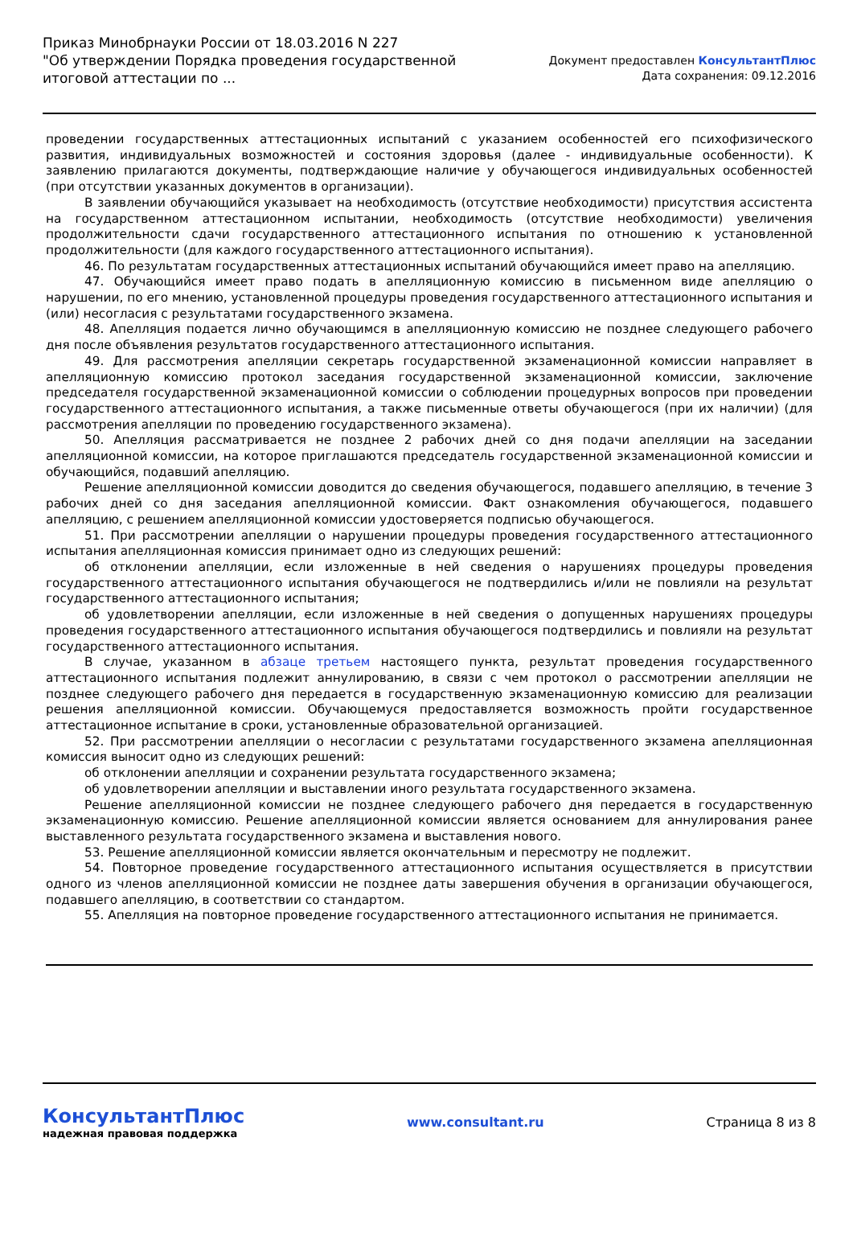Приказ Минобрнауки России от 18.03.2016 N 227
"Об утверждении Порядка проведения государственной итоговой аттестации по ...
Документ предоставлен КонсультантПлюс
Дата сохранения: 09.12.2016
проведении государственных аттестационных испытаний с указанием особенностей его психофизического развития, индивидуальных возможностей и состояния здоровья (далее - индивидуальные особенности). К заявлению прилагаются документы, подтверждающие наличие у обучающегося индивидуальных особенностей (при отсутствии указанных документов в организации).
В заявлении обучающийся указывает на необходимость (отсутствие необходимости) присутствия ассистента на государственном аттестационном испытании, необходимость (отсутствие необходимости) увеличения продолжительности сдачи государственного аттестационного испытания по отношению к установленной продолжительности (для каждого государственного аттестационного испытания).
46. По результатам государственных аттестационных испытаний обучающийся имеет право на апелляцию.
47. Обучающийся имеет право подать в апелляционную комиссию в письменном виде апелляцию о нарушении, по его мнению, установленной процедуры проведения государственного аттестационного испытания и (или) несогласия с результатами государственного экзамена.
48. Апелляция подается лично обучающимся в апелляционную комиссию не позднее следующего рабочего дня после объявления результатов государственного аттестационного испытания.
49. Для рассмотрения апелляции секретарь государственной экзаменационной комиссии направляет в апелляционную комиссию протокол заседания государственной экзаменационной комиссии, заключение председателя государственной экзаменационной комиссии о соблюдении процедурных вопросов при проведении государственного аттестационного испытания, а также письменные ответы обучающегося (при их наличии) (для рассмотрения апелляции по проведению государственного экзамена).
50. Апелляция рассматривается не позднее 2 рабочих дней со дня подачи апелляции на заседании апелляционной комиссии, на которое приглашаются председатель государственной экзаменационной комиссии и обучающийся, подавший апелляцию.
Решение апелляционной комиссии доводится до сведения обучающегося, подавшего апелляцию, в течение 3 рабочих дней со дня заседания апелляционной комиссии. Факт ознакомления обучающегося, подавшего апелляцию, с решением апелляционной комиссии удостоверяется подписью обучающегося.
51. При рассмотрении апелляции о нарушении процедуры проведения государственного аттестационного испытания апелляционная комиссия принимает одно из следующих решений:
об отклонении апелляции, если изложенные в ней сведения о нарушениях процедуры проведения государственного аттестационного испытания обучающегося не подтвердились и/или не повлияли на результат государственного аттестационного испытания;
об удовлетворении апелляции, если изложенные в ней сведения о допущенных нарушениях процедуры проведения государственного аттестационного испытания обучающегося подтвердились и повлияли на результат государственного аттестационного испытания.
В случае, указанном в абзаце третьем настоящего пункта, результат проведения государственного аттестационного испытания подлежит аннулированию, в связи с чем протокол о рассмотрении апелляции не позднее следующего рабочего дня передается в государственную экзаменационную комиссию для реализации решения апелляционной комиссии. Обучающемуся предоставляется возможность пройти государственное аттестационное испытание в сроки, установленные образовательной организацией.
52. При рассмотрении апелляции о несогласии с результатами государственного экзамена апелляционная комиссия выносит одно из следующих решений:
об отклонении апелляции и сохранении результата государственного экзамена;
об удовлетворении апелляции и выставлении иного результата государственного экзамена.
Решение апелляционной комиссии не позднее следующего рабочего дня передается в государственную экзаменационную комиссию. Решение апелляционной комиссии является основанием для аннулирования ранее выставленного результата государственного экзамена и выставления нового.
53. Решение апелляционной комиссии является окончательным и пересмотру не подлежит.
54. Повторное проведение государственного аттестационного испытания осуществляется в присутствии одного из членов апелляционной комиссии не позднее даты завершения обучения в организации обучающегося, подавшего апелляцию, в соответствии со стандартом.
55. Апелляция на повторное проведение государственного аттестационного испытания не принимается.
КонсультантПлюс
надежная правовая поддержка
www.consultant.ru Страница 8 из 8